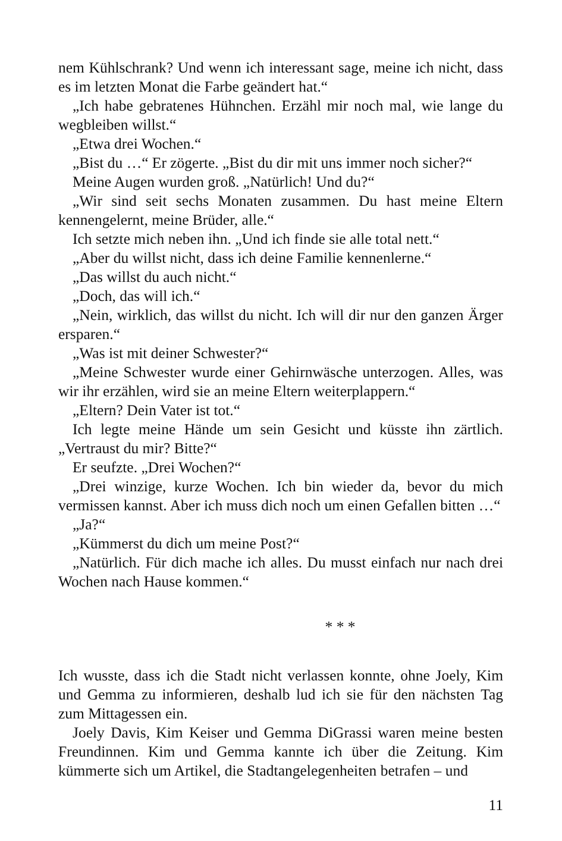nem Kühlschrank? Und wenn ich interessant sage, meine ich nicht, dass es im letzten Monat die Farbe geändert hat.“
„Ich habe gebratenes Hühnchen. Erzähl mir noch mal, wie lange du wegbleiben willst.“
„Etwa drei Wochen.“
„Bist du …“ Er zögerte. „Bist du dir mit uns immer noch sicher?“
Meine Augen wurden groß. „Natürlich! Und du?“
„Wir sind seit sechs Monaten zusammen. Du hast meine Eltern kennengelernt, meine Brüder, alle.“
Ich setzte mich neben ihn. „Und ich finde sie alle total nett.“
„Aber du willst nicht, dass ich deine Familie kennenlerne.“
„Das willst du auch nicht.“
„Doch, das will ich.“
„Nein, wirklich, das willst du nicht. Ich will dir nur den ganzen Ärger ersparen.“
„Was ist mit deiner Schwester?“
„Meine Schwester wurde einer Gehirnwäsche unterzogen. Alles, was wir ihr erzählen, wird sie an meine Eltern weiterplappern.“
„Eltern? Dein Vater ist tot.“
Ich legte meine Hände um sein Gesicht und küsste ihn zärtlich. „Vertraust du mir? Bitte?“
Er seufzte. „Drei Wochen?“
„Drei winzige, kurze Wochen. Ich bin wieder da, bevor du mich vermissen kannst. Aber ich muss dich noch um einen Gefallen bitten …“
„Ja?“
„Kümmerst du dich um meine Post?“
„Natürlich. Für dich mache ich alles. Du musst einfach nur nach drei Wochen nach Hause kommen.“
* * *
Ich wusste, dass ich die Stadt nicht verlassen konnte, ohne Joely, Kim und Gemma zu informieren, deshalb lud ich sie für den nächsten Tag zum Mittagessen ein.
Joely Davis, Kim Keiser und Gemma DiGrassi waren meine besten Freundinnen. Kim und Gemma kannte ich über die Zeitung. Kim kümmerte sich um Artikel, die Stadtangelegenheiten betrafen – und
11